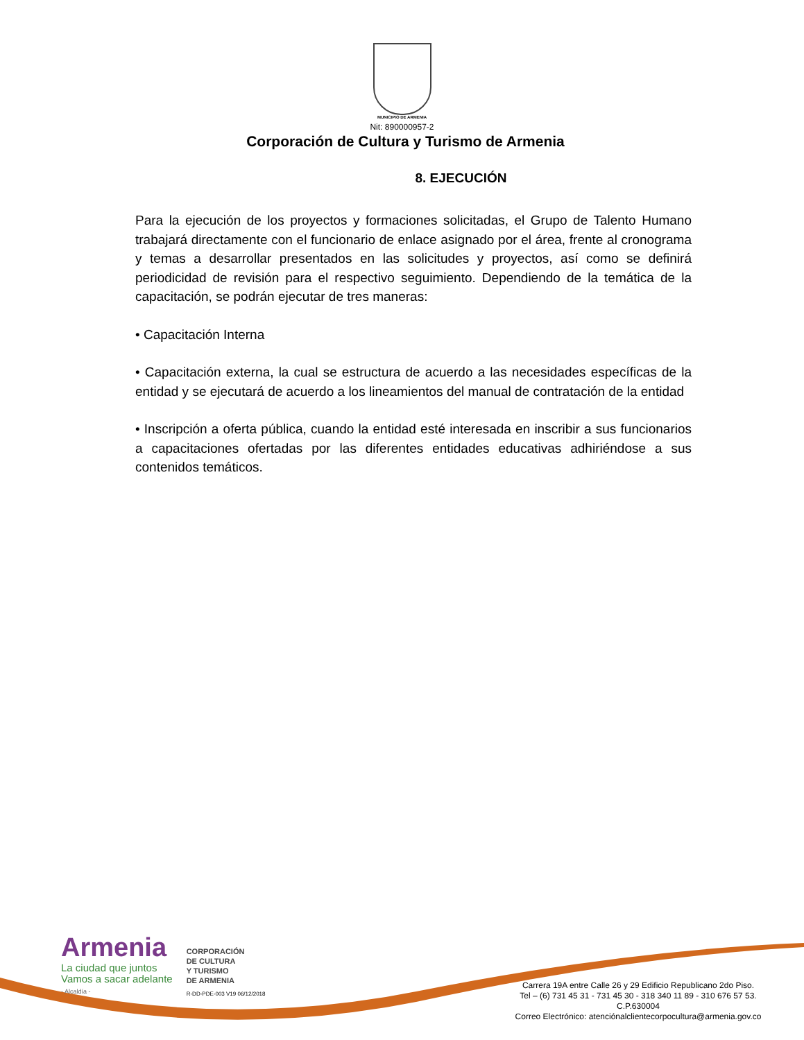MUNICIPIO DE ARMENIA
Nit: 890000957-2
Corporación de Cultura y Turismo de Armenia
8. EJECUCIÓN
Para la ejecución de los proyectos y formaciones solicitadas, el Grupo de Talento Humano trabajará directamente con el funcionario de enlace asignado por el área, frente al cronograma y temas a desarrollar presentados en las solicitudes y proyectos, así como se definirá periodicidad de revisión para el respectivo seguimiento. Dependiendo de la temática de la capacitación, se podrán ejecutar de tres maneras:
• Capacitación Interna
• Capacitación externa, la cual se estructura de acuerdo a las necesidades específicas de la entidad y se ejecutará de acuerdo a los lineamientos del manual de contratación de la entidad
• Inscripción a oferta pública, cuando la entidad esté interesada en inscribir a sus funcionarios a capacitaciones ofertadas por las diferentes entidades educativas adhiriéndose a sus contenidos temáticos.
Armenia
La ciudad que juntos
Vamos a sacar adelante
- Alcaldía -
CORPORACIÓN
DE CULTURA
Y TURISMO
DE ARMENIA
R-DD-PDE-003 V19 06/12/2018
Carrera 19A entre Calle 26 y 29 Edificio Republicano 2do Piso.
Tel – (6) 731 45 31 - 731 45 30 - 318 340 11 89 - 310 676 57 53.
C.P.630004
Correo Electrónico: atenciónalclientecorpocultura@armenia.gov.co